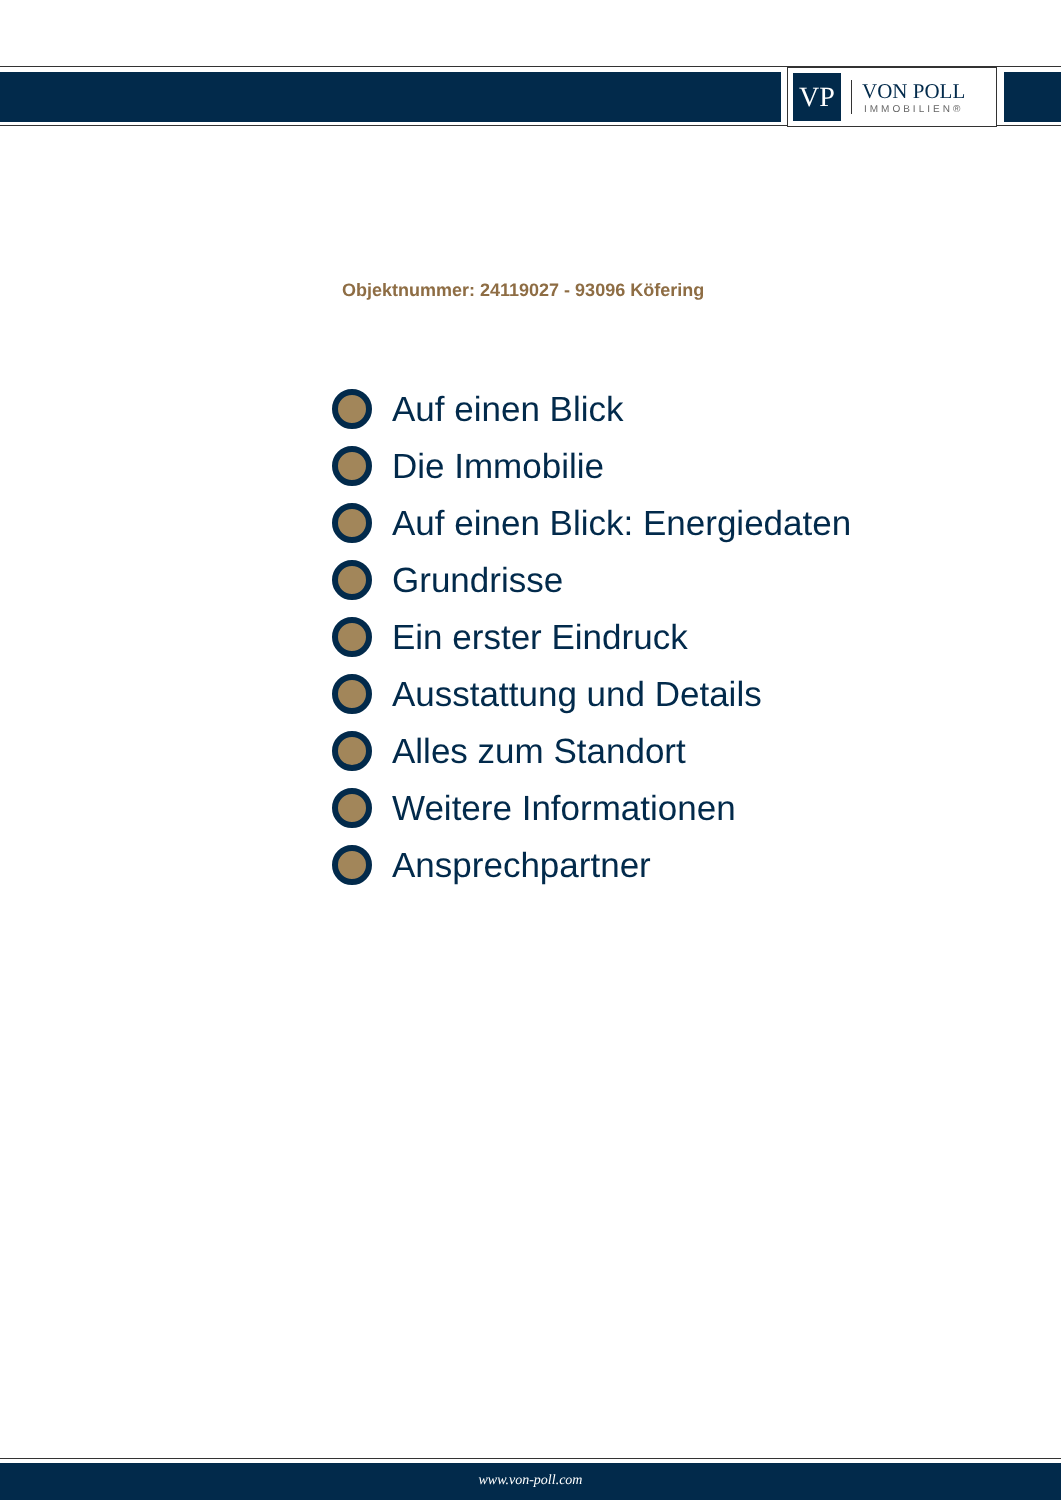VP
VON POLL
IMMOBILIEN®
Objektnummer: 24119027 - 93096 Köfering
Auf einen Blick
Die Immobilie
Auf einen Blick: Energiedaten
Grundrisse
Ein erster Eindruck
Ausstattung und Details
Alles zum Standort
Weitere Informationen
Ansprechpartner
www.von-poll.com